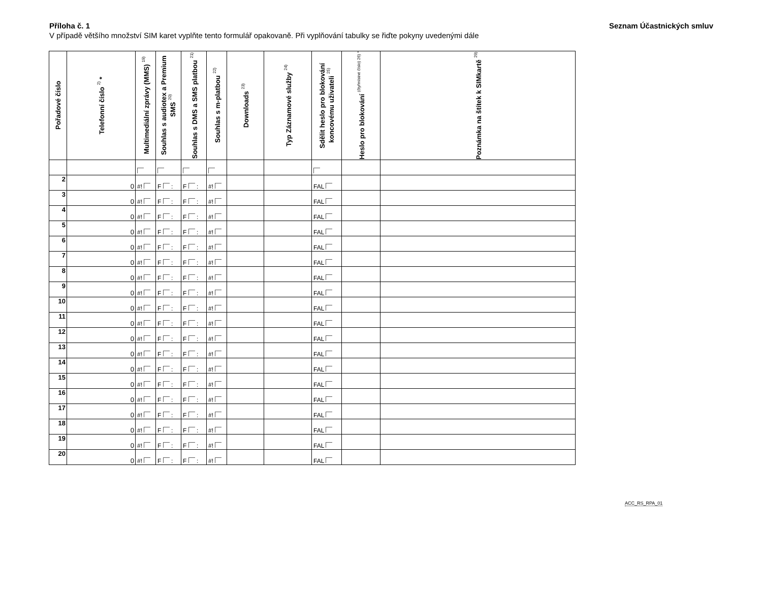Příloha č. 1 Seznam Účastnických smluv
V případě většího množství SIM karet vyplňte tento formulář opakovaně. Při vyplňování tabulky se řiďte pokyny uvedenými dále
| Pořadové číslo | Telefonní číslo <sup>2)</sup> * | Multimediální zprávy (MMS) <sup>19)</sup> | Souhlas s audiotex a Premium SMS <sup>20)</sup> | Souhlas s DMS a SMS platbou <sup>21)</sup> | Souhlas s m-platbou <sup>22)</sup> | Downloads <sup>23)</sup> | Typ Záznamové služby <sup>24)</sup> | Sdělit heslo pro blokování koncovému uživateli <sup>25)</sup> | Heslo pro blokování <sup>(čtyřmístné číslo) 26) *</sup> | Poznámka na štítek k SIMkartě <sup>29)</sup> |
| --- | --- | --- | --- | --- | --- | --- | --- | --- | --- | --- |
| 2 | 0 | #! | F : | F : | #! | | | FAL | | |
| 3 | 0 | #! | F : | F : | #! | | | FAL | | |
| 4 | 0 | #! | F : | F : | #! | | | FAL | | |
| 5 | 0 | #! | F : | F : | #! | | | FAL | | |
| 6 | 0 | #! | F : | F : | #! | | | FAL | | |
| 7 | 0 | #! | F : | F : | #! | | | FAL | | |
| 8 | 0 | #! | F : | F : | #! | | | FAL | | |
| 9 | 0 | #! | F : | F : | #! | | | FAL | | |
| 10 | 0 | #! | F : | F : | #! | | | FAL | | |
| 11 | 0 | #! | F : | F : | #! | | | FAL | | |
| 12 | 0 | #! | F : | F : | #! | | | FAL | | |
| 13 | 0 | #! | F : | F : | #! | | | FAL | | |
| 14 | 0 | #! | F : | F : | #! | | | FAL | | |
| 15 | 0 | #! | F : | F : | #! | | | FAL | | |
| 16 | 0 | #! | F : | F : | #! | | | FAL | | |
| 17 | 0 | #! | F : | F : | #! | | | FAL | | |
| 18 | 0 | #! | F : | F : | #! | | | FAL | | |
| 19 | 0 | #! | F : | F : | #! | | | FAL | | |
| 20 | 0 | #! | F : | F : | #! | | | FAL | | |
ACC_RS_RPA_01